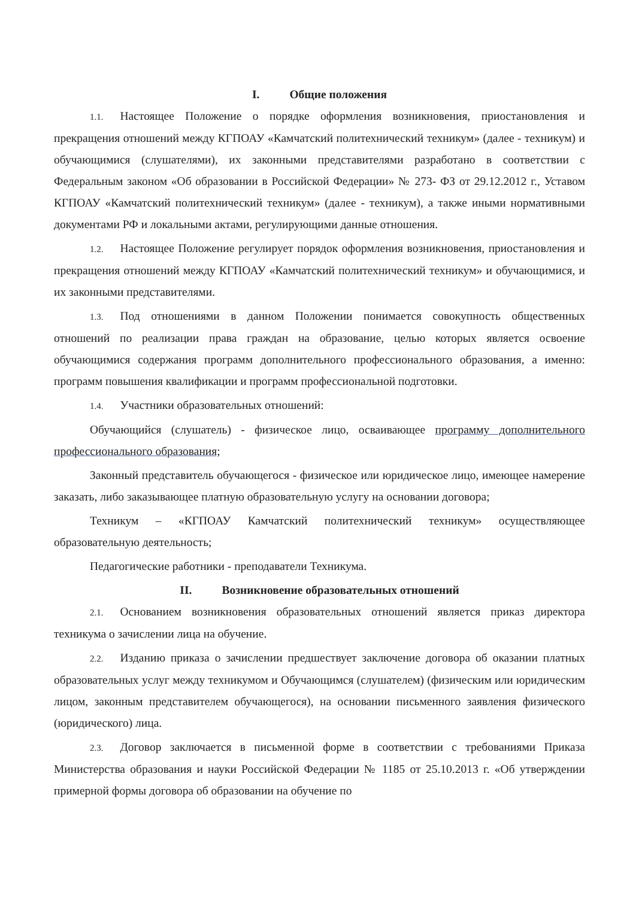I. Общие положения
1.1. Настоящее Положение о порядке оформления возникновения, приостановления и прекращения отношений между КГПОАУ «Камчатский политехнический техникум» (далее - техникум) и обучающимися (слушателями), их законными представителями разработано в соответствии с Федеральным законом «Об образовании в Российской Федерации» № 273- ФЗ от 29.12.2012 г., Уставом КГПОАУ «Камчатский политехнический техникум» (далее - техникум), а также иными нормативными документами РФ и локальными актами, регулирующими данные отношения.
1.2. Настоящее Положение регулирует порядок оформления возникновения, приостановления и прекращения отношений между КГПОАУ «Камчатский политехнический техникум» и обучающимися, и их законными представителями.
1.3. Под отношениями в данном Положении понимается совокупность общественных отношений по реализации права граждан на образование, целью которых является освоение обучающимися содержания программ дополнительного профессионального образования, а именно: программ повышения квалификации и программ профессиональной подготовки.
1.4. Участники образовательных отношений:
Обучающийся (слушатель) - физическое лицо, осваивающее программу дополнительного профессионального образования;
Законный представитель обучающегося - физическое или юридическое лицо, имеющее намерение заказать, либо заказывающее платную образовательную услугу на основании договора;
Техникум – «КГПОАУ Камчатский политехнический техникум» осуществляющее образовательную деятельность;
Педагогические работники - преподаватели Техникума.
II. Возникновение образовательных отношений
2.1. Основанием возникновения образовательных отношений является приказ директора техникума о зачислении лица на обучение.
2.2. Изданию приказа о зачислении предшествует заключение договора об оказании платных образовательных услуг между техникумом и Обучающимся (слушателем) (физическим или юридическим лицом, законным представителем обучающегося), на основании письменного заявления физического (юридического) лица.
2.3. Договор заключается в письменной форме в соответствии с требованиями Приказа Министерства образования и науки Российской Федерации № 1185 от 25.10.2013 г. «Об утверждении примерной формы договора об образовании на обучение по